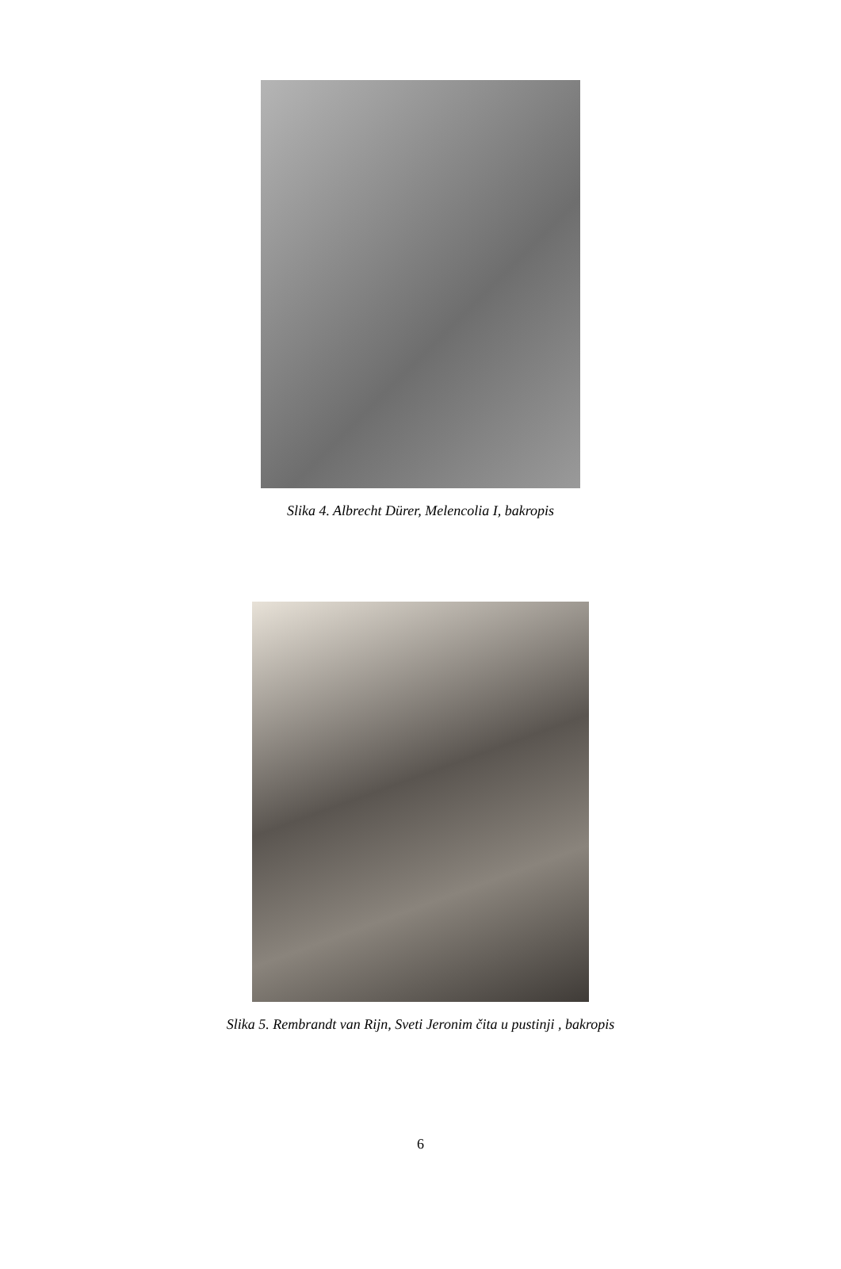Slika 4. Albrecht Dürer, Melencolia I, bakropis
Slika 5. Rembrandt van Rijn, Sveti Jeronim čita u pustinji , bakropis
6